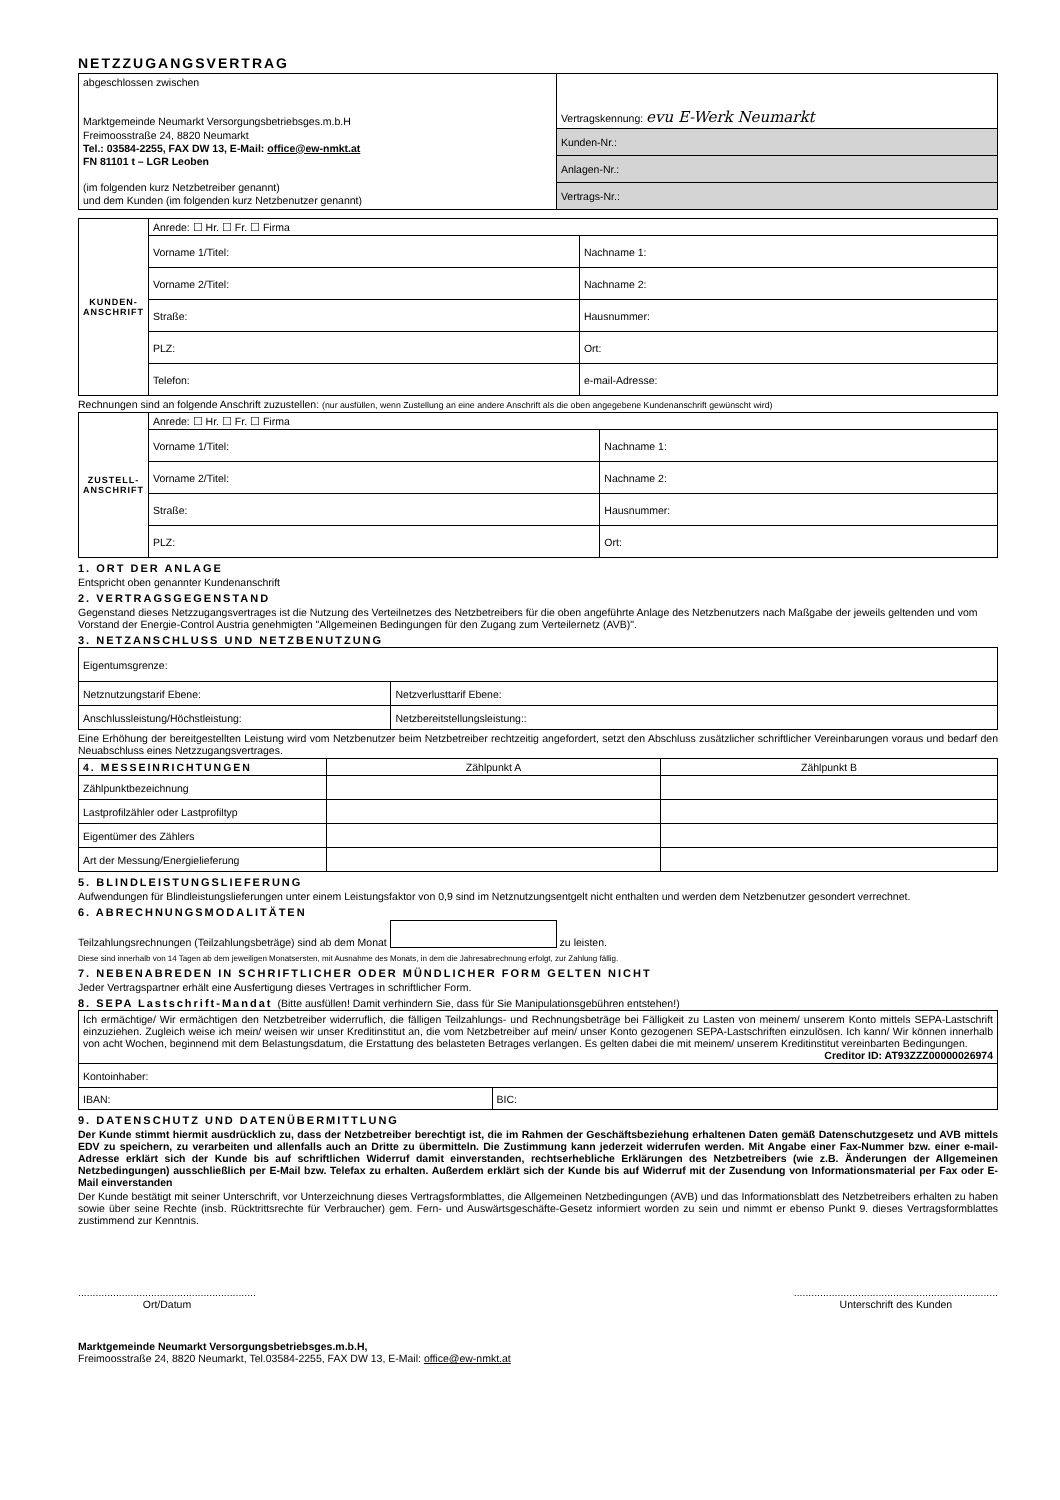NETZZUGANGSVERTRAG
| abgeschlossen zwischen Marktgemeinde Neumarkt Versorgungsbetriebsges.m.b.H Freimoosstraße 24, 8820 Neumarkt Tel.: 03584-2255, FAX DW 13, E-Mail: office@ew-nmkt.at FN 81101 t – LGR Leoben (im folgenden kurz Netzbetreiber genannt) und dem Kunden (im folgenden kurz Netzbenutzer genannt) | Vertragskennung: evu E-Werk Neumarkt |
| | Kunden-Nr.: |
| | Anlagen-Nr.: |
| | Vertrags-Nr.: |
| KUNDEN-ANSCHRIFT | Anrede: ☐ Hr. ☐ Fr. ☐ Firma | |
| | Vorname 1/Titel: | Nachname 1: |
| | Vorname 2/Titel: | Nachname 2: |
| | Straße: | Hausnummer: |
| | PLZ: | Ort: |
| | Telefon: | e-mail-Adresse: |
Rechnungen sind an folgende Anschrift zuzustellen: (nur ausfüllen, wenn Zustellung an eine andere Anschrift als die oben angegebene Kundenanschrift gewünscht wird)
| ZUSTELL-ANSCHRIFT | Anrede: ☐ Hr. ☐ Fr. ☐ Firma | |
| | Vorname 1/Titel: | Nachname 1: |
| | Vorname 2/Titel: | Nachname 2: |
| | Straße: | Hausnummer: |
| | PLZ: | Ort: |
1. ORT DER ANLAGE
Entspricht oben genannter Kundenanschrift
2. VERTRAGSGEGENSTAND
Gegenstand dieses Netzzugangsvertrages ist die Nutzung des Verteilnetzes des Netzbetreibers für die oben angeführte Anlage des Netzbenutzers nach Maßgabe der jeweils geltenden und vom Vorstand der Energie-Control Austria genehmigten "Allgemeinen Bedingungen für den Zugang zum Verteilernetz (AVB)".
3. NETZANSCHLUSS UND NETZBENUTZUNG
| Eigentumsgrenze: | |
| Netznutzungstarif Ebene: | Netzverlusttarif Ebene: |
| Anschlussleistung/Höchstleistung: | Netzbereitstellungsleistung:: |
Eine Erhöhung der bereitgestellten Leistung wird vom Netzbenutzer beim Netzbetreiber rechtzeitig angefordert, setzt den Abschluss zusätzlicher schriftlicher Vereinbarungen voraus und bedarf den Neuabschluss eines Netzzugangsvertrages.
| 4. MESSEINRICHTUNGEN | Zählpunkt A | Zählpunkt B |
| --- | --- | --- |
| Zählpunktbezeichnung | | |
| Lastprofilzähler oder Lastprofiltyp | | |
| Eigentümer des Zählers | | |
| Art der Messung/Energielieferung | | |
5. BLINDLEISTUNGSLIEFERUNG
Aufwendungen für Blindleistungslieferungen unter einem Leistungsfaktor von 0,9 sind im Netznutzungsentgelt nicht enthalten und werden dem Netzbenutzer gesondert verrechnet.
6. ABRECHNUNGSMODALITÄTEN
Teilzahlungsrechnungen (Teilzahlungsbeträge) sind ab dem Monat zu leisten.
Diese sind innerhalb von 14 Tagen ab dem jeweiligen Monatsersten, mit Ausnahme des Monats, in dem die Jahresabrechnung erfolgt, zur Zahlung fällig.
7. NEBENABREDEN IN SCHRIFTLICHER ODER MÜNDLICHER FORM GELTEN NICHT
Jeder Vertragspartner erhält eine Ausfertigung dieses Vertrages in schriftlicher Form.
8. SEPA Lastschrift-Mandat (Bitte ausfüllen! Damit verhindern Sie, dass für Sie Manipulationsgebühren entstehen!)
| Ich ermächtige/ Wir ermächtigen den Netzbetreiber widerruflich, die fälligen Teilzahlungs- und Rechnungsbeträge bei Fälligkeit zu Lasten von meinem/ unserem Konto mittels SEPA-Lastschrift einzuziehen. Zugleich weise ich mein/ weisen wir unser Kreditinstitut an, die vom Netzbetreiber auf mein/ unser Konto gezogenen SEPA-Lastschriften einzulösen. Ich kann/ Wir können innerhalb von acht Wochen, beginnend mit dem Belastungsdatum, die Erstattung des belasteten Betrages verlangen. Es gelten dabei die mit meinem/ unserem Kreditinstitut vereinbarten Bedingungen. Creditor ID: AT93ZZZ00000026974 | |
| Kontoinhaber: | |
| IBAN: | BIC: |
9. DATENSCHUTZ UND DATENÜBERMITTLUNG
Der Kunde stimmt hiermit ausdrücklich zu, dass der Netzbetreiber berechtigt ist, die im Rahmen der Geschäftsbeziehung erhaltenen Daten gemäß Datenschutzgesetz und AVB mittels EDV zu speichern, zu verarbeiten und allenfalls auch an Dritte zu übermitteln. Die Zustimmung kann jederzeit widerrufen werden. Mit Angabe einer Fax-Nummer bzw. einer e-mail-Adresse erklärt sich der Kunde bis auf schriftlichen Widerruf damit einverstanden, rechtserhebliche Erklärungen des Netzbetreibers (wie z.B. Änderungen der Allgemeinen Netzbedingungen) ausschließlich per E-Mail bzw. Telefax zu erhalten. Außerdem erklärt sich der Kunde bis auf Widerruf mit der Zusendung von Informationsmaterial per Fax oder E-Mail einverstanden
Der Kunde bestätigt mit seiner Unterschrift, vor Unterzeichnung dieses Vertragsformblattes, die Allgemeinen Netzbedingungen (AVB) und das Informationsblatt des Netzbetreibers erhalten zu haben sowie über seine Rechte (insb. Rücktrittsrechte für Verbraucher) gem. Fern- und Auswärtsgeschäfte-Gesetz informiert worden zu sein und nimmt er ebenso Punkt 9. dieses Vertragsformblattes zustimmend zur Kenntnis.
.............................................................
Ort/Datum
......................................................................
Unterschrift des Kunden
Marktgemeinde Neumarkt Versorgungsbetriebsges.m.b.H,
Freimoosstraße 24, 8820 Neumarkt, Tel.03584-2255, FAX DW 13, E-Mail: office@ew-nmkt.at